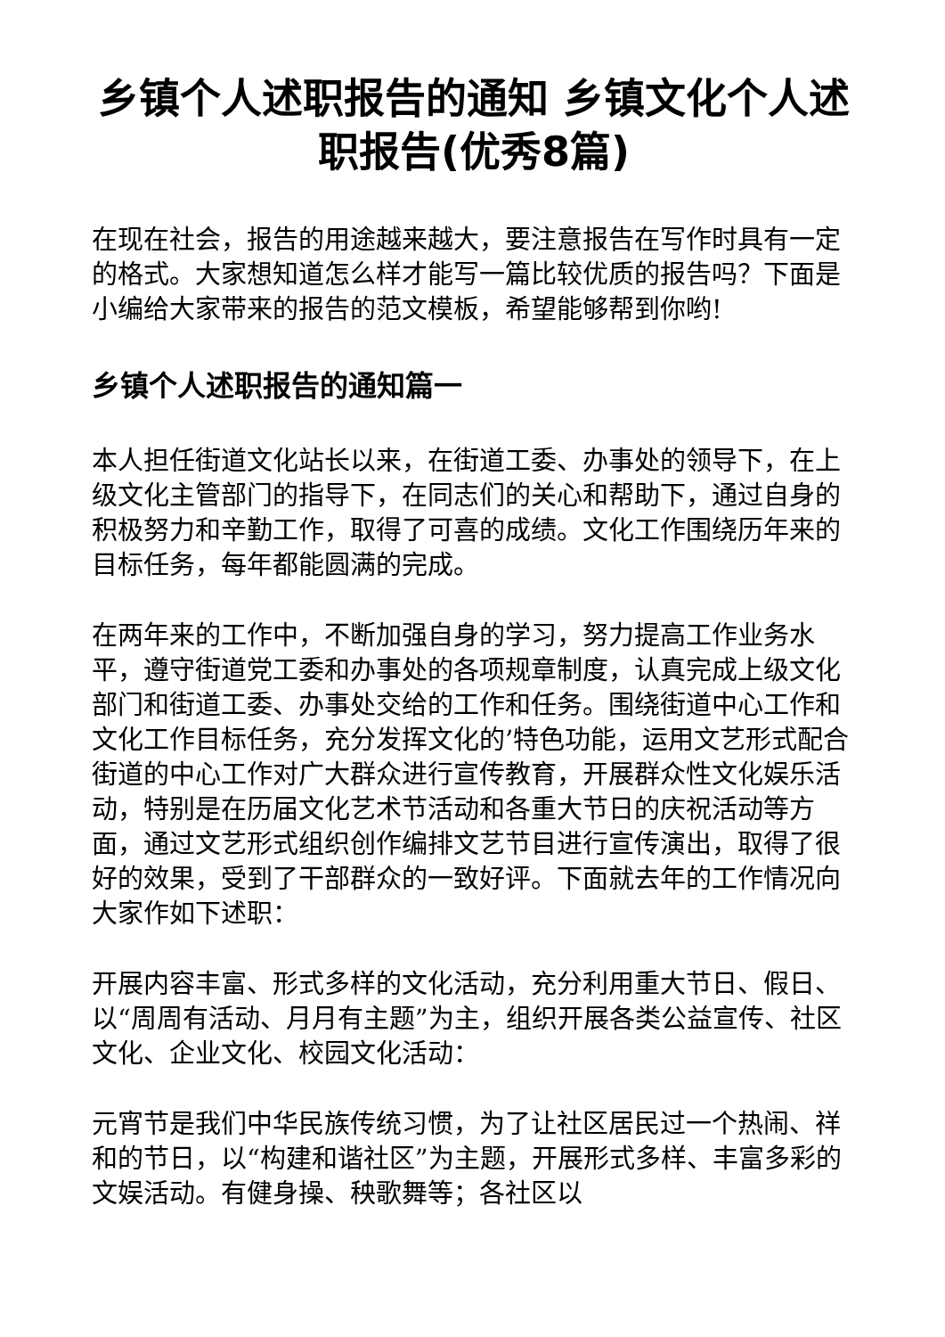乡镇个人述职报告的通知 乡镇文化个人述职报告(优秀8篇)
在现在社会，报告的用途越来越大，要注意报告在写作时具有一定的格式。大家想知道怎么样才能写一篇比较优质的报告吗？下面是小编给大家带来的报告的范文模板，希望能够帮到你哟!
乡镇个人述职报告的通知篇一
本人担任街道文化站长以来，在街道工委、办事处的领导下，在上级文化主管部门的指导下，在同志们的关心和帮助下，通过自身的积极努力和辛勤工作，取得了可喜的成绩。文化工作围绕历年来的目标任务，每年都能圆满的完成。
在两年来的工作中，不断加强自身的学习，努力提高工作业务水平，遵守街道党工委和办事处的各项规章制度，认真完成上级文化部门和街道工委、办事处交给的工作和任务。围绕街道中心工作和文化工作目标任务，充分发挥文化的’特色功能，运用文艺形式配合街道的中心工作对广大群众进行宣传教育，开展群众性文化娱乐活动，特别是在历届文化艺术节活动和各重大节日的庆祝活动等方面，通过文艺形式组织创作编排文艺节目进行宣传演出，取得了很好的效果，受到了干部群众的一致好评。下面就去年的工作情况向大家作如下述职：
开展内容丰富、形式多样的文化活动，充分利用重大节日、假日、以“周周有活动、月月有主题”为主，组织开展各类公益宣传、社区文化、企业文化、校园文化活动：
元宵节是我们中华民族传统习惯，为了让社区居民过一个热闹、祥和的节日，以“构建和谐社区”为主题，开展形式多样、丰富多彩的文娱活动。有健身操、秧歌舞等；各社区以